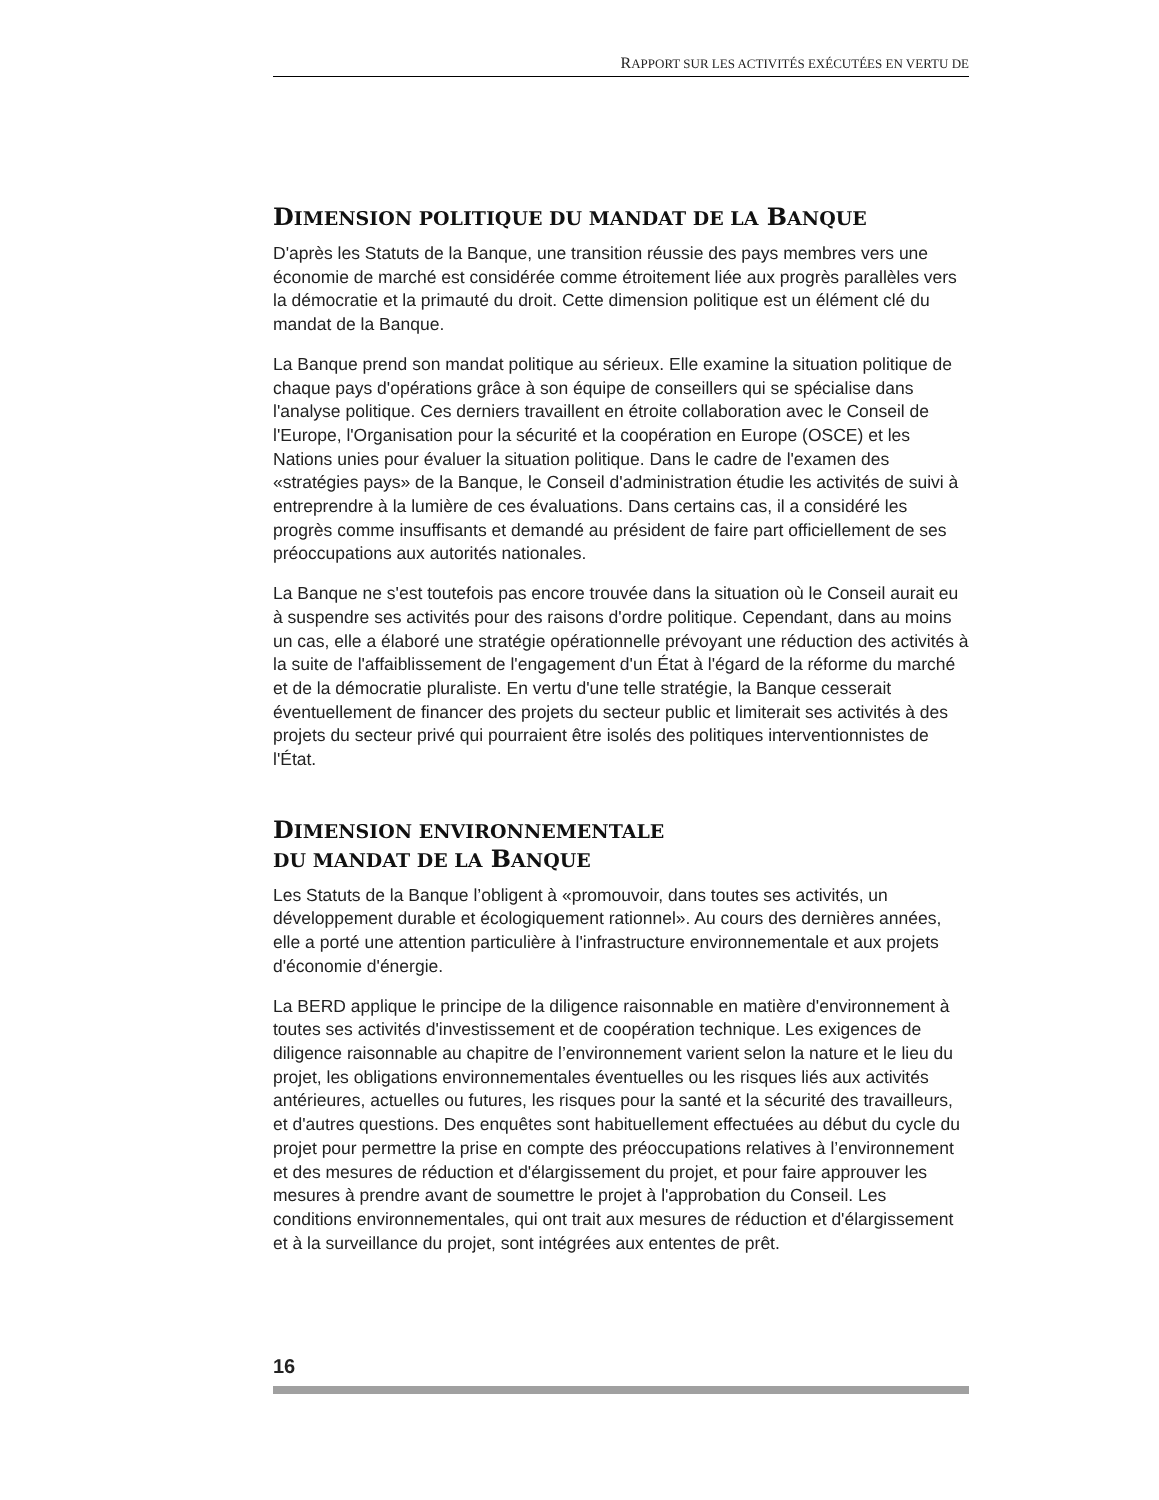RAPPORT SUR LES ACTIVITÉS EXÉCUTÉES EN VERTU DE
DIMENSION POLITIQUE DU MANDAT DE LA BANQUE
D'après les Statuts de la Banque, une transition réussie des pays membres vers une économie de marché est considérée comme étroitement liée aux progrès parallèles vers la démocratie et la primauté du droit. Cette dimension politique est un élément clé du mandat de la Banque.
La Banque prend son mandat politique au sérieux. Elle examine la situation politique de chaque pays d'opérations grâce à son équipe de conseillers qui se spécialise dans l'analyse politique. Ces derniers travaillent en étroite collaboration avec le Conseil de l'Europe, l'Organisation pour la sécurité et la coopération en Europe (OSCE) et les Nations unies pour évaluer la situation politique. Dans le cadre de l'examen des «stratégies pays» de la Banque, le Conseil d'administration étudie les activités de suivi à entreprendre à la lumière de ces évaluations. Dans certains cas, il a considéré les progrès comme insuffisants et demandé au président de faire part officiellement de ses préoccupations aux autorités nationales.
La Banque ne s'est toutefois pas encore trouvée dans la situation où le Conseil aurait eu à suspendre ses activités pour des raisons d'ordre politique. Cependant, dans au moins un cas, elle a élaboré une stratégie opérationnelle prévoyant une réduction des activités à la suite de l'affaiblissement de l'engagement d'un État à l'égard de la réforme du marché et de la démocratie pluraliste. En vertu d'une telle stratégie, la Banque cesserait éventuellement de financer des projets du secteur public et limiterait ses activités à des projets du secteur privé qui pourraient être isolés des politiques interventionnistes de l'État.
DIMENSION ENVIRONNEMENTALE
DU MANDAT DE LA BANQUE
Les Statuts de la Banque l’obligent à «promouvoir, dans toutes ses activités, un développement durable et écologiquement rationnel». Au cours des dernières années, elle a porté une attention particulière à l'infrastructure environnementale et aux projets d'économie d'énergie.
La BERD applique le principe de la diligence raisonnable en matière d'environnement à toutes ses activités d'investissement et de coopération technique. Les exigences de diligence raisonnable au chapitre de l’environnement varient selon la nature et le lieu du projet, les obligations environnementales éventuelles ou les risques liés aux activités antérieures, actuelles ou futures, les risques pour la santé et la sécurité des travailleurs, et d'autres questions. Des enquêtes sont habituellement effectuées au début du cycle du projet pour permettre la prise en compte des préoccupations relatives à l’environnement et des mesures de réduction et d'élargissement du projet, et pour faire approuver les mesures à prendre avant de soumettre le projet à l'approbation du Conseil. Les conditions environnementales, qui ont trait aux mesures de réduction et d'élargissement et à la surveillance du projet, sont intégrées aux ententes de prêt.
16